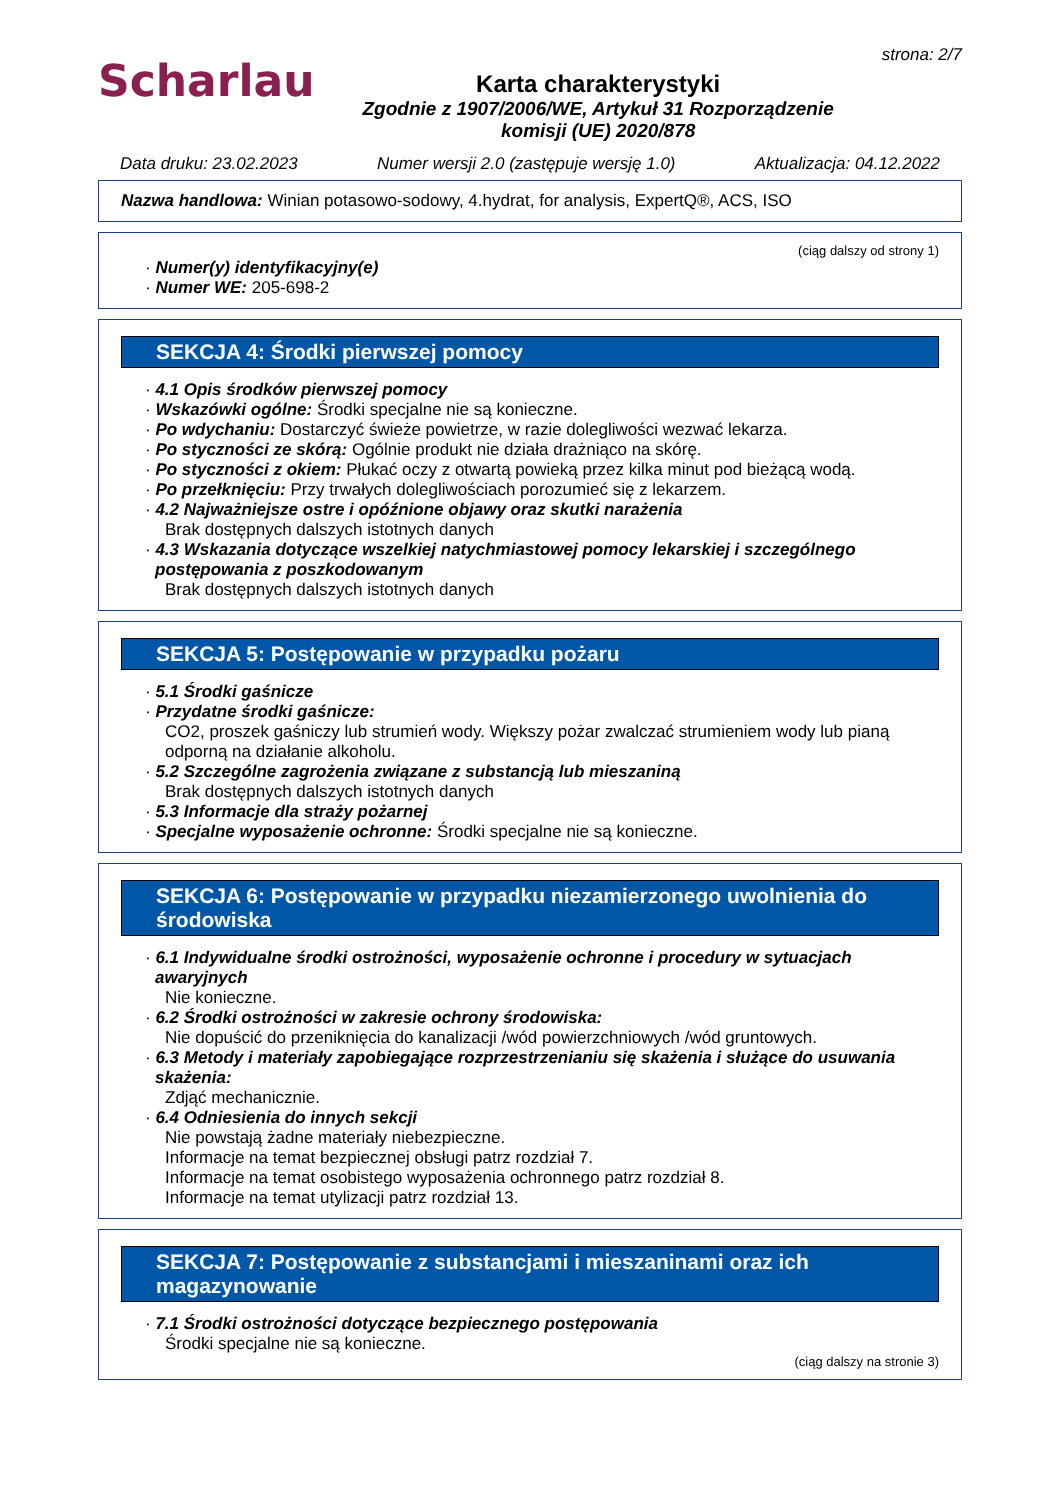Scharlau
Karta charakterystyki
Zgodnie z 1907/2006/WE, Artykuł 31 Rozporządzenie
komisji (UE) 2020/878
strona: 2/7
Data druku: 23.02.2023 Numer wersji 2.0 (zastępuje wersję 1.0) Aktualizacja: 04.12.2022
Nazwa handlowa: Winian potasowo-sodowy, 4.hydrat, for analysis, ExpertQ®, ACS, ISO
(ciąg dalszy od strony 1)
· Numer(y) identyfikacyjny(e)
· Numer WE: 205-698-2
SEKCJA 4: Środki pierwszej pomocy
· 4.1 Opis środków pierwszej pomocy
· Wskazówki ogólne: Środki specjalne nie są konieczne.
· Po wdychaniu: Dostarczyć świeże powietrze, w razie dolegliwości wezwać lekarza.
· Po styczności ze skórą: Ogólnie produkt nie działa drażniąco na skórę.
· Po styczności z okiem: Płukać oczy z otwartą powieką przez kilka minut pod bieżącą wodą.
· Po przełknięciu: Przy trwałych dolegliwościach porozumieć się z lekarzem.
· 4.2 Najważniejsze ostre i opóźnione objawy oraz skutki narażenia
Brak dostępnych dalszych istotnych danych
· 4.3 Wskazania dotyczące wszelkiej natychmiastowej pomocy lekarskiej i szczególnego postępowania z poszkodowanym
Brak dostępnych dalszych istotnych danych
SEKCJA 5: Postępowanie w przypadku pożaru
· 5.1 Środki gaśnicze
· Przydatne środki gaśnicze:
CO2, proszek gaśniczy lub strumień wody. Większy pożar zwalczać strumieniem wody lub pianą odporną na działanie alkoholu.
· 5.2 Szczególne zagrożenia związane z substancją lub mieszaniną
Brak dostępnych dalszych istotnych danych
· 5.3 Informacje dla straży pożarnej
· Specjalne wyposażenie ochronne: Środki specjalne nie są konieczne.
SEKCJA 6: Postępowanie w przypadku niezamierzonego uwolnienia do środowiska
· 6.1 Indywidualne środki ostrożności, wyposażenie ochronne i procedury w sytuacjach awaryjnych
Nie konieczne.
· 6.2 Środki ostrożności w zakresie ochrony środowiska:
Nie dopuścić do przeniknięcia do kanalizacji /wód powierzchniowych /wód gruntowych.
· 6.3 Metody i materiały zapobiegające rozprzestrzenianiu się skażenia i służące do usuwania skażenia:
Zdjąć mechanicznie.
· 6.4 Odniesienia do innych sekcji
Nie powstają żadne materiały niebezpieczne.
Informacje na temat bezpiecznej obsługi patrz rozdział 7.
Informacje na temat osobistego wyposażenia ochronnego patrz rozdział 8.
Informacje na temat utylizacji patrz rozdział 13.
SEKCJA 7: Postępowanie z substancjami i mieszaninami oraz ich magazynowanie
· 7.1 Środki ostrożności dotyczące bezpiecznego postępowania
Środki specjalne nie są konieczne.
(ciąg dalszy na stronie 3)